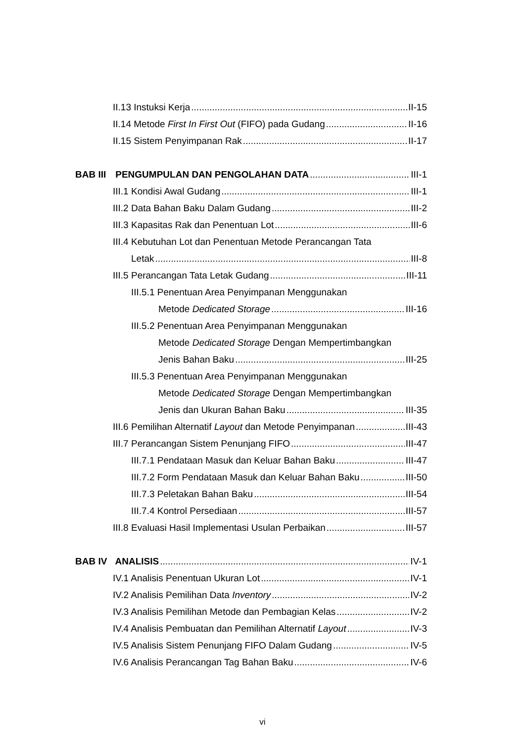II.13 Instuksi Kerja II-15
II.14 Metode First In First Out (FIFO) pada Gudang II-16
II.15 Sistem Penyimpanan Rak II-17
BAB III PENGUMPULAN DAN PENGOLAHAN DATA III-1
III.1 Kondisi Awal Gudang III-1
III.2 Data Bahan Baku Dalam Gudang III-2
III.3 Kapasitas Rak dan Penentuan Lot III-6
III.4 Kebutuhan Lot dan Penentuan Metode Perancangan Tata
Letak III-8
III.5 Perancangan Tata Letak Gudang III-11
III.5.1 Penentuan Area Penyimpanan Menggunakan
Metode Dedicated Storage III-16
III.5.2 Penentuan Area Penyimpanan Menggunakan
Metode Dedicated Storage Dengan Mempertimbangkan
Jenis Bahan Baku III-25
III.5.3 Penentuan Area Penyimpanan Menggunakan
Metode Dedicated Storage Dengan Mempertimbangkan
Jenis dan Ukuran Bahan Baku III-35
III.6 Pemilihan Alternatif Layout dan Metode Penyimpanan III-43
III.7 Perancangan Sistem Penunjang FIFO III-47
III.7.1 Pendataan Masuk dan Keluar Bahan Baku III-47
III.7.2 Form Pendataan Masuk dan Keluar Bahan Baku III-50
III.7.3 Peletakan Bahan Baku III-54
III.7.4 Kontrol Persediaan III-57
III.8 Evaluasi Hasil Implementasi Usulan Perbaikan III-57
BAB IV ANALISIS IV-1
IV.1 Analisis Penentuan Ukuran Lot IV-1
IV.2 Analisis Pemilihan Data Inventory IV-2
IV.3 Analisis Pemilihan Metode dan Pembagian Kelas IV-2
IV.4 Analisis Pembuatan dan Pemilihan Alternatif Layout IV-3
IV.5 Analisis Sistem Penunjang FIFO Dalam Gudang IV-5
IV.6 Analisis Perancangan Tag Bahan Baku IV-6
vi